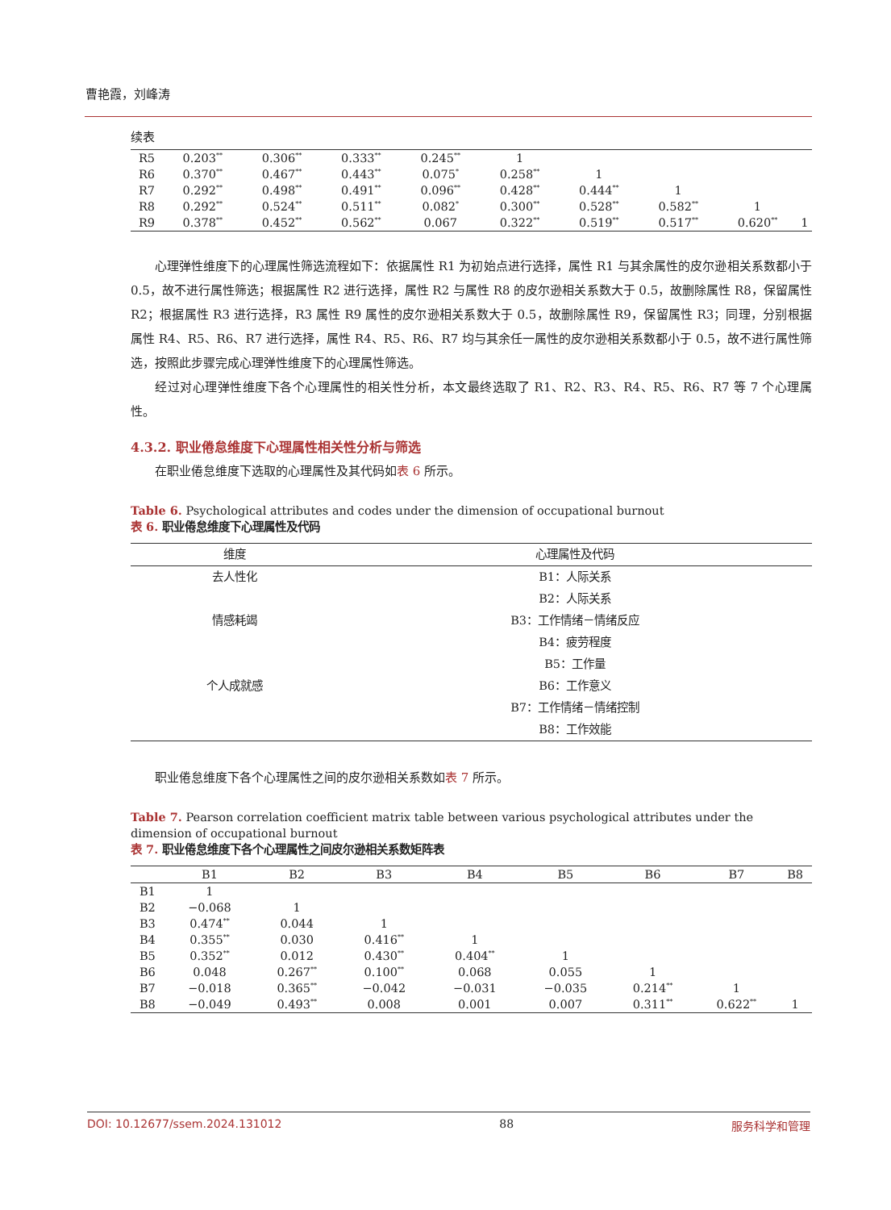曹艳霞，刘峰涛
续表
| R5 | 0.203<sup>**</sup> | 0.306<sup>**</sup> | 0.333<sup>**</sup> | 0.245<sup>**</sup> | 1 | | | | |
| R6 | 0.370<sup>**</sup> | 0.467<sup>**</sup> | 0.443<sup>**</sup> | 0.075<sup>*</sup> | 0.258<sup>**</sup> | 1 | | | |
| R7 | 0.292<sup>**</sup> | 0.498<sup>**</sup> | 0.491<sup>**</sup> | 0.096<sup>**</sup> | 0.428<sup>**</sup> | 0.444<sup>**</sup> | 1 | | |
| R8 | 0.292<sup>**</sup> | 0.524<sup>**</sup> | 0.511<sup>**</sup> | 0.082<sup>*</sup> | 0.300<sup>**</sup> | 0.528<sup>**</sup> | 0.582<sup>**</sup> | 1 | |
| R9 | 0.378<sup>**</sup> | 0.452<sup>**</sup> | 0.562<sup>**</sup> | 0.067 | 0.322<sup>**</sup> | 0.519<sup>**</sup> | 0.517<sup>**</sup> | 0.620<sup>**</sup> | 1 |
心理弹性维度下的心理属性筛选流程如下：依据属性 R1 为初始点进行选择，属性 R1 与其余属性的皮尔逊相关系数都小于 0.5，故不进行属性筛选；根据属性 R2 进行选择，属性 R2 与属性 R8 的皮尔逊相关系数大于 0.5，故删除属性 R8，保留属性 R2；根据属性 R3 进行选择，R3 属性 R9 属性的皮尔逊相关系数大于 0.5，故删除属性 R9，保留属性 R3；同理，分别根据属性 R4、R5、R6、R7 进行选择，属性 R4、R5、R6、R7 均与其余任一属性的皮尔逊相关系数都小于 0.5，故不进行属性筛选，按照此步骤完成心理弹性维度下的心理属性筛选。
经过对心理弹性维度下各个心理属性的相关性分析，本文最终选取了 R1、R2、R3、R4、R5、R6、R7 等 7 个心理属性。
4.3.2. 职业倦怠维度下心理属性相关性分析与筛选
在职业倦怠维度下选取的心理属性及其代码如表 6 所示。
Table 6. Psychological attributes and codes under the dimension of occupational burnout
表 6. 职业倦怠维度下心理属性及代码
| 维度 | 心理属性及代码 |
| --- | --- |
| 去人性化 | B1：人际关系 |
| | B2：人际关系 |
| 情感耗竭 | B3：工作情绪－情绪反应 |
| | B4：疲劳程度 |
| | B5：工作量 |
| 个人成就感 | B6：工作意义 |
| | B7：工作情绪－情绪控制 |
| | B8：工作效能 |
职业倦怠维度下各个心理属性之间的皮尔逊相关系数如表 7 所示。
Table 7. Pearson correlation coefficient matrix table between various psychological attributes under the dimension of occupational burnout
表 7. 职业倦怠维度下各个心理属性之间皮尔逊相关系数矩阵表
| | B1 | B2 | B3 | B4 | B5 | B6 | B7 | B8 |
| --- | --- | --- | --- | --- | --- | --- | --- | --- |
| B1 | 1 | | | | | | | |
| B2 | −0.068 | 1 | | | | | | |
| B3 | 0.474<sup>**</sup> | 0.044 | 1 | | | | | |
| B4 | 0.355<sup>**</sup> | 0.030 | 0.416<sup>**</sup> | 1 | | | | |
| B5 | 0.352<sup>**</sup> | 0.012 | 0.430<sup>**</sup> | 0.404<sup>**</sup> | 1 | | | |
| B6 | 0.048 | 0.267<sup>**</sup> | 0.100<sup>**</sup> | 0.068 | 0.055 | 1 | | |
| B7 | −0.018 | 0.365<sup>**</sup> | −0.042 | −0.031 | −0.035 | 0.214<sup>**</sup> | 1 | |
| B8 | −0.049 | 0.493<sup>**</sup> | 0.008 | 0.001 | 0.007 | 0.311<sup>**</sup> | 0.622<sup>**</sup> | 1 |
DOI: 10.12677/ssem.2024.131012 88 服务科学和管理